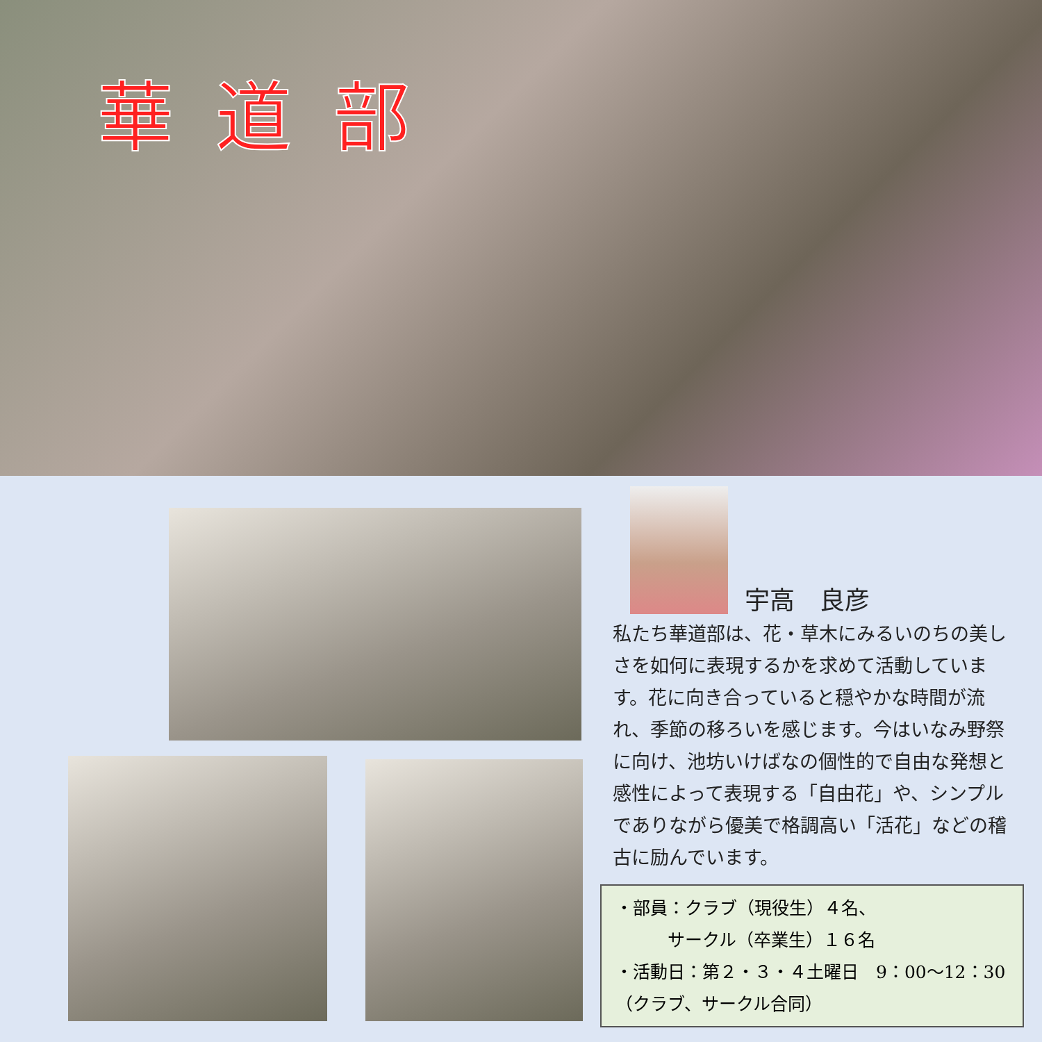華道部
宇高　良彦
私たち華道部は、花・草木にみるいのちの美しさを如何に表現するかを求めて活動しています。花に向き合っていると穏やかな時間が流れ、季節の移ろいを感じます。今はいなみ野祭に向け、池坊いけばなの個性的で自由な発想と感性によって表現する「自由花」や、シンプルでありながら優美で格調高い「活花」などの稽古に励んでいます。
・部員：クラブ（現役生）４名、
　　　サークル（卒業生）１６名
・活動日：第２・３・４土曜日　9：00～12：30
（クラブ、サークル合同）